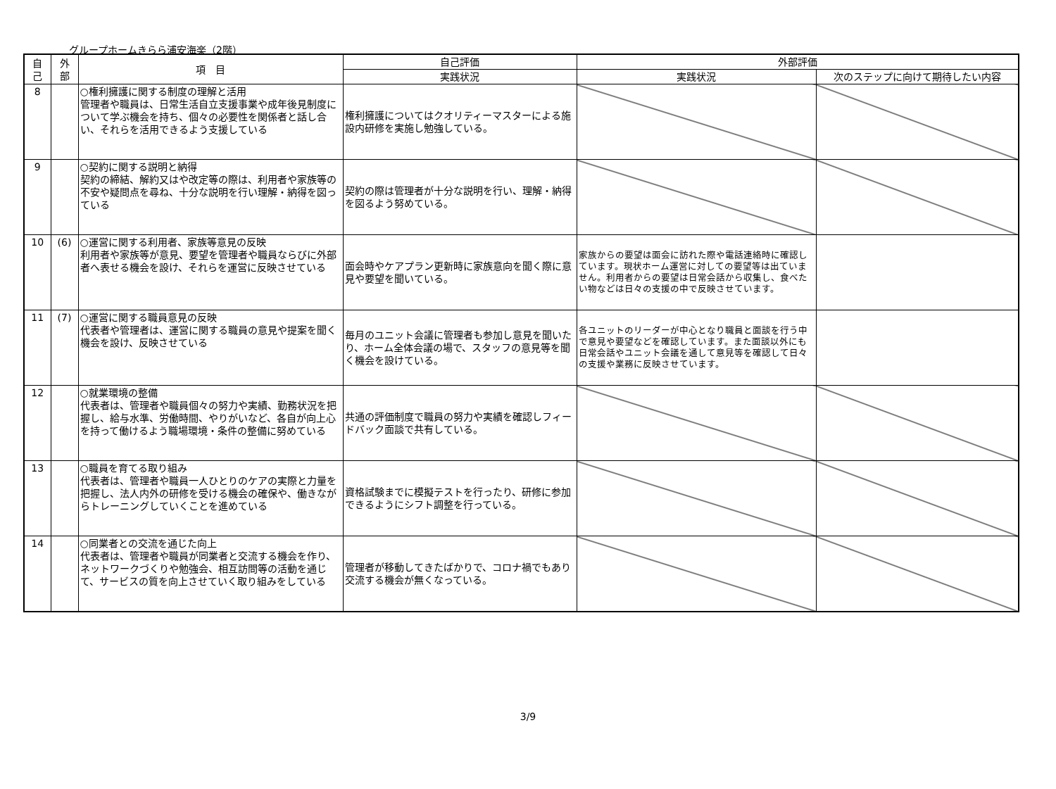グループホームきらら浦安海楽（2階）
| 自 己 | 外 部 | 項 目 | 自己評価 | 外部評価 | |
| --- | --- | --- | --- | --- | --- |
| | | | 実践状況 | 実践状況 | 次のステップに向けて期待したい内容 |
| 8 | | ○権利擁護に関する制度の理解と活用 管理者や職員は、日常生活自立支援事業や成年後見制度について学ぶ機会を持ち、個々の必要性を関係者と話し合い、それらを活用できるよう支援している | 権利擁護についてはクオリティーマスターによる施設内研修を実施し勉強している。 | | |
| 9 | | ○契約に関する説明と納得 契約の締結、解約又はや改定等の際は、利用者や家族等の不安や疑問点を尋ね、十分な説明を行い理解・納得を図っている | 契約の際は管理者が十分な説明を行い、理解・納得を図るよう努めている。 | | |
| 10 | (6) | ○運営に関する利用者、家族等意見の反映 利用者や家族等が意見、要望を管理者や職員ならびに外部者へ表せる機会を設け、それらを運営に反映させている | 面会時やケアプラン更新時に家族意向を聞く際に意見や要望を聞いている。 | 家族からの要望は面会に訪れた際や電話連絡時に確認しています。現状ホーム運営に対しての要望等は出ていません。利用者からの要望は日常会話から収集し、食べたい物などは日々の支援の中で反映させています。 | |
| 11 | (7) | ○運営に関する職員意見の反映 代表者や管理者は、運営に関する職員の意見や提案を聞く機会を設け、反映させている | 毎月のユニット会議に管理者も参加し意見を聞いたり、ホーム全体会議の場で、スタッフの意見等を聞く機会を設けている。 | 各ユニットのリーダーが中心となり職員と面談を行う中で意見や要望などを確認しています。また面談以外にも日常会話やユニット会議を通して意見等を確認して日々の支援や業務に反映させています。 | |
| 12 | | ○就業環境の整備 代表者は、管理者や職員個々の努力や実績、勤務状況を把握し、給与水準、労働時間、やりがいなど、各自が向上心を持って働けるよう職場環境・条件の整備に努めている | 共通の評価制度で職員の努力や実績を確認しフィードバック面談で共有している。 | | |
| 13 | | ○職員を育てる取り組み 代表者は、管理者や職員一人ひとりのケアの実際と力量を把握し、法人内外の研修を受ける機会の確保や、働きながらトレーニングしていくことを進めている | 資格試験までに模擬テストを行ったり、研修に参加できるようにシフト調整を行っている。 | | |
| 14 | | ○同業者との交流を通じた向上 代表者は、管理者や職員が同業者と交流する機会を作り、ネットワークづくりや勉強会、相互訪問等の活動を通じて、サービスの質を向上させていく取り組みをしている | 管理者が移動してきたばかりで、コロナ禍でもあり交流する機会が無くなっている。 | | |
3/9